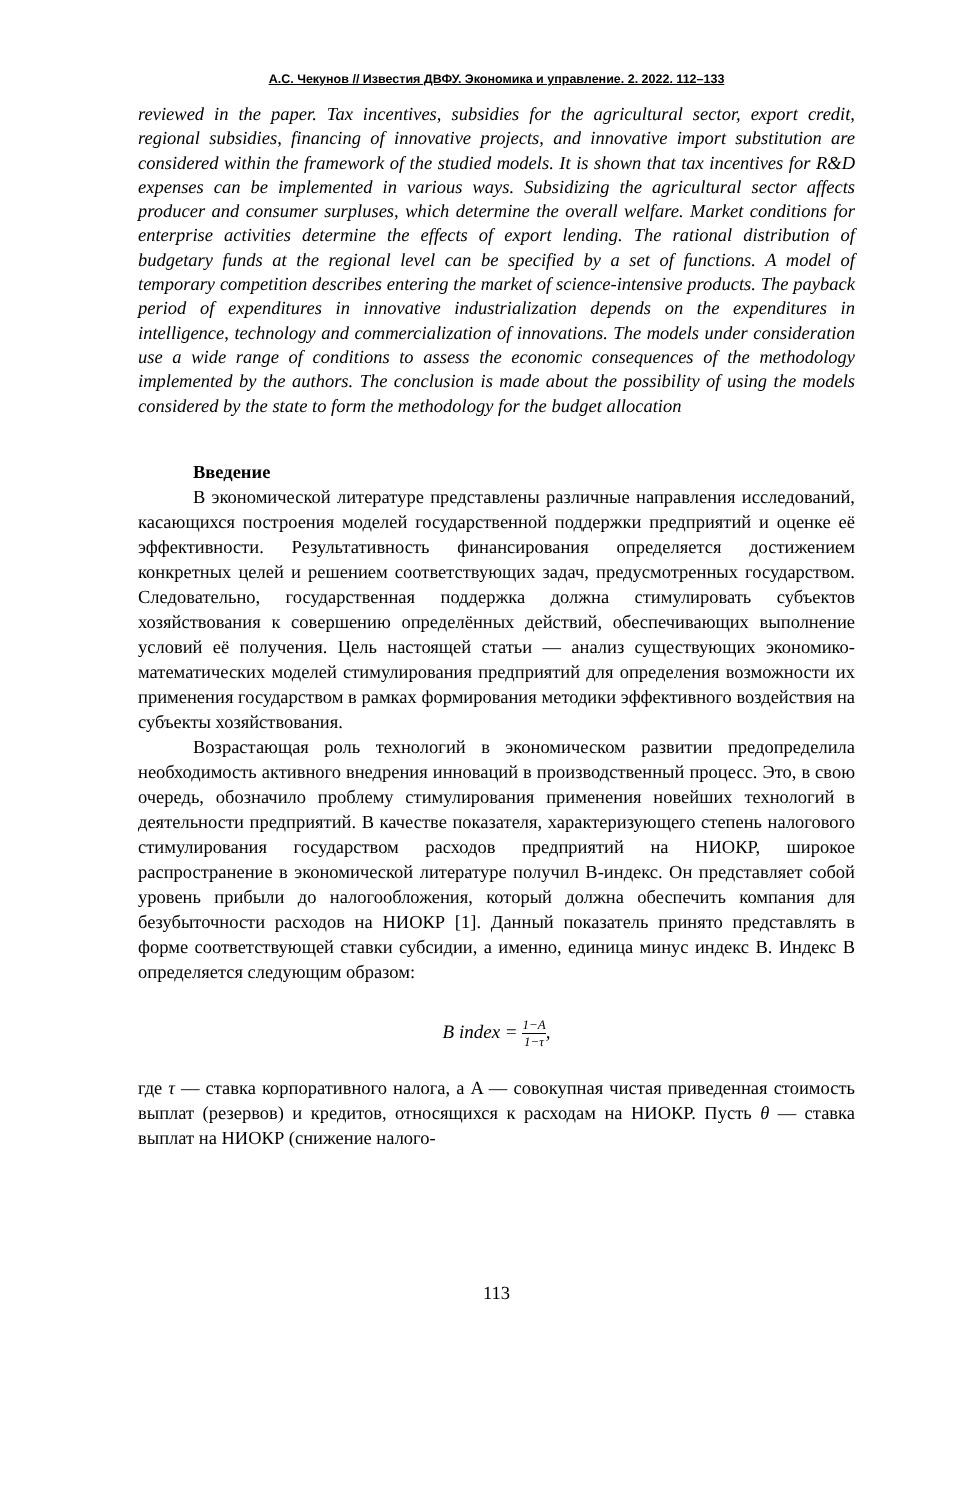А.С. Чекунов // Известия ДВФУ. Экономика и управление. 2. 2022. 112–133
reviewed in the paper. Tax incentives, subsidies for the agricultural sector, export credit, regional subsidies, financing of innovative projects, and innovative import substitution are considered within the framework of the studied models. It is shown that tax incentives for R&D expenses can be implemented in various ways. Subsidizing the agricultural sector affects producer and consumer surpluses, which determine the overall welfare. Market conditions for enterprise activities determine the effects of export lending. The rational distribution of budgetary funds at the regional level can be specified by a set of functions. A model of temporary competition describes entering the market of science-intensive products. The payback period of expenditures in innovative industrialization depends on the expenditures in intelligence, technology and commercialization of innovations. The models under consideration use a wide range of conditions to assess the economic consequences of the methodology implemented by the authors. The conclusion is made about the possibility of using the models considered by the state to form the methodology for the budget allocation
Введение
В экономической литературе представлены различные направления исследований, касающихся построения моделей государственной поддержки предприятий и оценке её эффективности. Результативность финансирования определяется достижением конкретных целей и решением соответствующих задач, предусмотренных государством. Следовательно, государственная поддержка должна стимулировать субъектов хозяйствования к совершению определённых действий, обеспечивающих выполнение условий её получения. Цель настоящей статьи — анализ существующих экономико-математических моделей стимулирования предприятий для определения возможности их применения государством в рамках формирования методики эффективного воздействия на субъекты хозяйствования.
Возрастающая роль технологий в экономическом развитии предопределила необходимость активного внедрения инноваций в производственный процесс. Это, в свою очередь, обозначило проблему стимулирования применения новейших технологий в деятельности предприятий. В качестве показателя, характеризующего степень налогового стимулирования государством расходов предприятий на НИОКР, широкое распространение в экономической литературе получил B-индекс. Он представляет собой уровень прибыли до налогообложения, который должна обеспечить компания для безубыточности расходов на НИОКР [1]. Данный показатель принято представлять в форме соответствующей ставки субсидии, а именно, единица минус индекс B. Индекс B определяется следующим образом:
B index = 1−A 1−τ,
где τ — ставка корпоративного налога, а A — совокупная чистая приведенная стоимость выплат (резервов) и кредитов, относящихся к расходам на НИОКР. Пусть θ — ставка выплат на НИОКР (снижение налого-
113